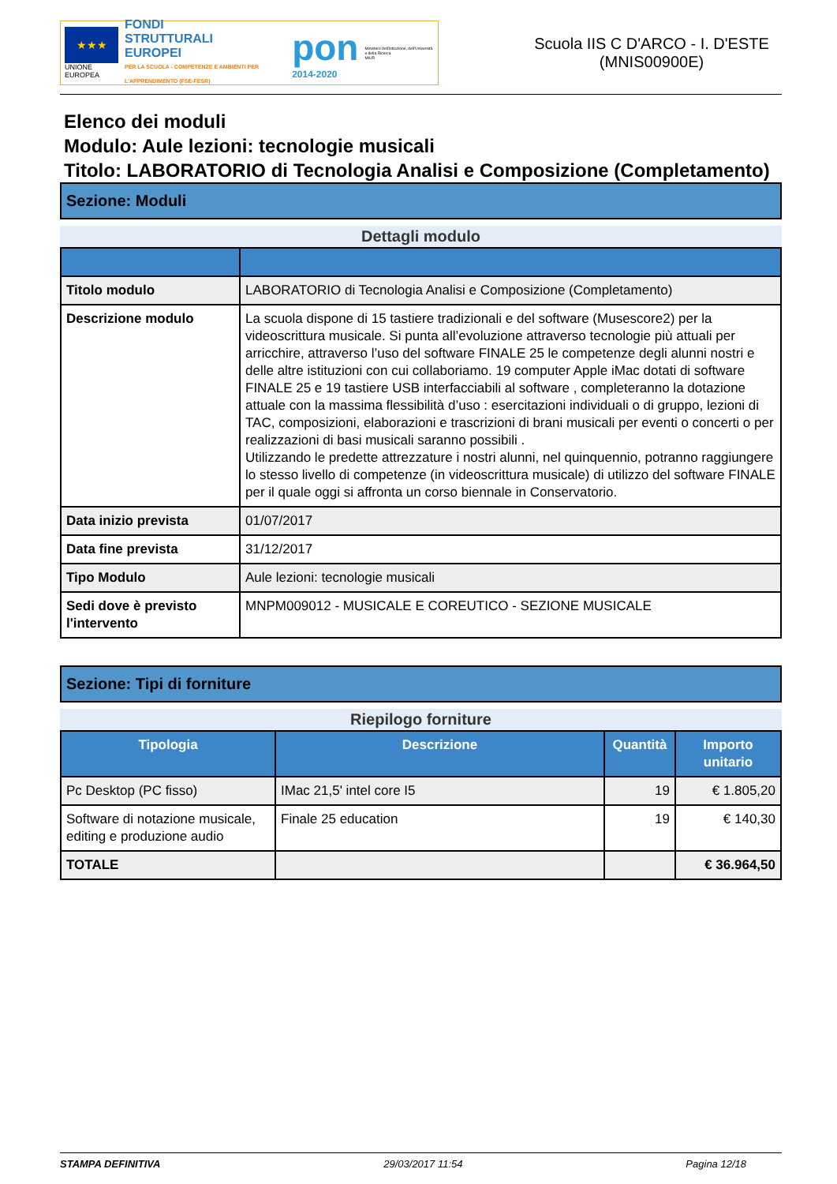★★★
UNIONE EUROPEA
FONDI
STRUTTURALI
EUROPEI
PER LA SCUOLA - COMPETENZE E AMBIENTI PER L'APPRENDIMENTO (FSE-FESR)
pon
2014-2020
Ministero dell'Istruzione, dell'Università e della Ricerca
MIUR
Scuola IIS C D'ARCO - I. D'ESTE (MNIS00900E)
Elenco dei moduli
Modulo: Aule lezioni: tecnologie musicali
Titolo: LABORATORIO di Tecnologia Analisi e Composizione (Completamento)
Sezione: Moduli
Dettagli modulo
| Titolo modulo | LABORATORIO di Tecnologia Analisi e Composizione (Completamento) |
| Descrizione modulo | La scuola dispone di 15 tastiere tradizionali e del software (Musescore2) per la videoscrittura musicale. Si punta all’evoluzione attraverso tecnologie più attuali per arricchire, attraverso l’uso del software FINALE 25 le competenze degli alunni nostri e delle altre istituzioni con cui collaboriamo. 19 computer Apple iMac dotati di software FINALE 25 e 19 tastiere USB interfacciabili al software , completeranno la dotazione attuale con la massima flessibilità d’uso : esercitazioni individuali o di gruppo, lezioni di TAC, composizioni, elaborazioni e trascrizioni di brani musicali per eventi o concerti o per realizzazioni di basi musicali saranno possibili . Utilizzando le predette attrezzature i nostri alunni, nel quinquennio, potranno raggiungere lo stesso livello di competenze (in videoscrittura musicale) di utilizzo del software FINALE per il quale oggi si affronta un corso biennale in Conservatorio. |
| Data inizio prevista | 01/07/2017 |
| Data fine prevista | 31/12/2017 |
| Tipo Modulo | Aule lezioni: tecnologie musicali |
| Sedi dove è previsto l'intervento | MNPM009012 - MUSICALE E COREUTICO - SEZIONE MUSICALE |
Sezione: Tipi di forniture
Riepilogo forniture
| Tipologia | Descrizione | Quantità | Importo unitario |
| --- | --- | --- | --- |
| Pc Desktop (PC fisso) | IMac 21,5' intel core I5 | 19 | € 1.805,20 |
| Software di notazione musicale, editing e produzione audio | Finale 25 education | 19 | € 140,30 |
| TOTALE | | | € 36.964,50 |
STAMPA DEFINITIVA 29/03/2017 11:54 Pagina 12/18